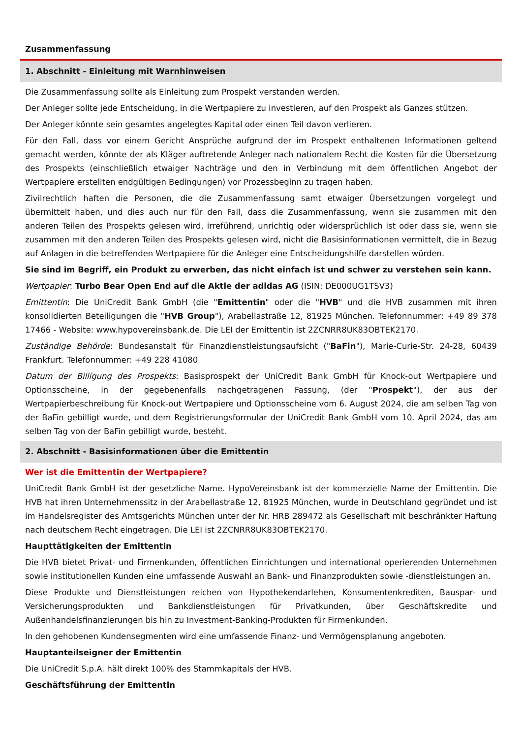Zusammenfassung
1. Abschnitt - Einleitung mit Warnhinweisen
Die Zusammenfassung sollte als Einleitung zum Prospekt verstanden werden.
Der Anleger sollte jede Entscheidung, in die Wertpapiere zu investieren, auf den Prospekt als Ganzes stützen.
Der Anleger könnte sein gesamtes angelegtes Kapital oder einen Teil davon verlieren.
Für den Fall, dass vor einem Gericht Ansprüche aufgrund der im Prospekt enthaltenen Informationen geltend gemacht werden, könnte der als Kläger auftretende Anleger nach nationalem Recht die Kosten für die Übersetzung des Prospekts (einschließlich etwaiger Nachträge und den in Verbindung mit dem öffentlichen Angebot der Wertpapiere erstellten endgültigen Bedingungen) vor Prozessbeginn zu tragen haben.
Zivilrechtlich haften die Personen, die die Zusammenfassung samt etwaiger Übersetzungen vorgelegt und übermittelt haben, und dies auch nur für den Fall, dass die Zusammenfassung, wenn sie zusammen mit den anderen Teilen des Prospekts gelesen wird, irreführend, unrichtig oder widersprüchlich ist oder dass sie, wenn sie zusammen mit den anderen Teilen des Prospekts gelesen wird, nicht die Basisinformationen vermittelt, die in Bezug auf Anlagen in die betreffenden Wertpapiere für die Anleger eine Entscheidungshilfe darstellen würden.
Sie sind im Begriff, ein Produkt zu erwerben, das nicht einfach ist und schwer zu verstehen sein kann.
Wertpapier: Turbo Bear Open End auf die Aktie der adidas AG (ISIN: DE000UG1TSV3)
Emittentin: Die UniCredit Bank GmbH (die "Emittentin" oder die "HVB" und die HVB zusammen mit ihren konsolidierten Beteiligungen die "HVB Group"), Arabellastraße 12, 81925 München. Telefonnummer: +49 89 378 17466 - Website: www.hypovereinsbank.de. Die LEI der Emittentin ist 2ZCNRR8UK83OBTEK2170.
Zuständige Behörde: Bundesanstalt für Finanzdienstleistungsaufsicht ("BaFin"), Marie-Curie-Str. 24-28, 60439 Frankfurt. Telefonnummer: +49 228 41080
Datum der Billigung des Prospekts: Basisprospekt der UniCredit Bank GmbH für Knock-out Wertpapiere und Optionsscheine, in der gegebenenfalls nachgetragenen Fassung, (der "Prospekt"), der aus der Wertpapierbeschreibung für Knock-out Wertpapiere und Optionsscheine vom 6. August 2024, die am selben Tag von der BaFin gebilligt wurde, und dem Registrierungsformular der UniCredit Bank GmbH vom 10. April 2024, das am selben Tag von der BaFin gebilligt wurde, besteht.
2. Abschnitt - Basisinformationen über die Emittentin
Wer ist die Emittentin der Wertpapiere?
UniCredit Bank GmbH ist der gesetzliche Name. HypoVereinsbank ist der kommerzielle Name der Emittentin. Die HVB hat ihren Unternehmenssitz in der Arabellastraße 12, 81925 München, wurde in Deutschland gegründet und ist im Handelsregister des Amtsgerichts München unter der Nr. HRB 289472 als Gesellschaft mit beschränkter Haftung nach deutschem Recht eingetragen. Die LEI ist 2ZCNRR8UK83OBTEK2170.
Haupttätigkeiten der Emittentin
Die HVB bietet Privat- und Firmenkunden, öffentlichen Einrichtungen und international operierenden Unternehmen sowie institutionellen Kunden eine umfassende Auswahl an Bank- und Finanzprodukten sowie -dienstleistungen an.
Diese Produkte und Dienstleistungen reichen von Hypothekendarlehen, Konsumentenkrediten, Bauspar- und Versicherungsprodukten und Bankdienstleistungen für Privatkunden, über Geschäftskredite und Außenhandelsfinanzierungen bis hin zu Investment-Banking-Produkten für Firmenkunden.
In den gehobenen Kundensegmenten wird eine umfassende Finanz- und Vermögensplanung angeboten.
Hauptanteilseigner der Emittentin
Die UniCredit S.p.A. hält direkt 100% des Stammkapitals der HVB.
Geschäftsführung der Emittentin